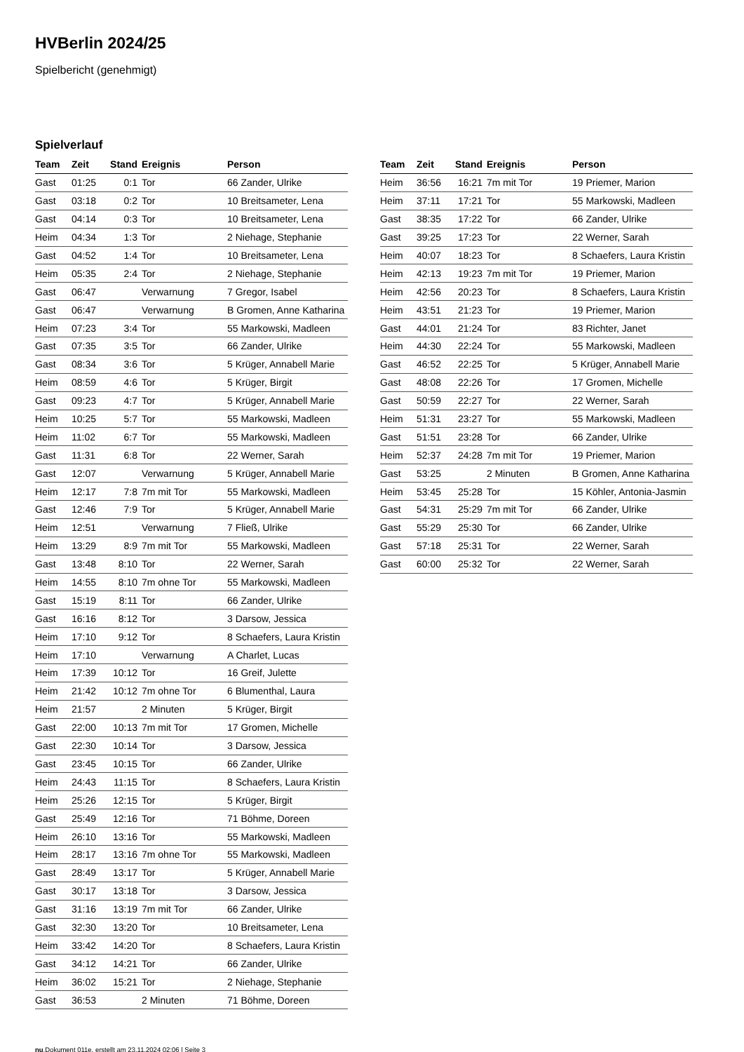HVBerlin 2024/25
Spielbericht (genehmigt)
Spielverlauf
| Team | Zeit | Stand | Ereignis | Person |
| --- | --- | --- | --- | --- |
| Gast | 01:25 | 0:1 | Tor | 66 Zander, Ulrike |
| Gast | 03:18 | 0:2 | Tor | 10 Breitsameter, Lena |
| Gast | 04:14 | 0:3 | Tor | 10 Breitsameter, Lena |
| Heim | 04:34 | 1:3 | Tor | 2 Niehage, Stephanie |
| Gast | 04:52 | 1:4 | Tor | 10 Breitsameter, Lena |
| Heim | 05:35 | 2:4 | Tor | 2 Niehage, Stephanie |
| Gast | 06:47 | | Verwarnung | 7 Gregor, Isabel |
| Gast | 06:47 | | Verwarnung | B Gromen, Anne Katharina |
| Heim | 07:23 | 3:4 | Tor | 55 Markowski, Madleen |
| Gast | 07:35 | 3:5 | Tor | 66 Zander, Ulrike |
| Gast | 08:34 | 3:6 | Tor | 5 Krüger, Annabell Marie |
| Heim | 08:59 | 4:6 | Tor | 5 Krüger, Birgit |
| Gast | 09:23 | 4:7 | Tor | 5 Krüger, Annabell Marie |
| Heim | 10:25 | 5:7 | Tor | 55 Markowski, Madleen |
| Heim | 11:02 | 6:7 | Tor | 55 Markowski, Madleen |
| Gast | 11:31 | 6:8 | Tor | 22 Werner, Sarah |
| Gast | 12:07 | | Verwarnung | 5 Krüger, Annabell Marie |
| Heim | 12:17 | 7:8 | 7m mit Tor | 55 Markowski, Madleen |
| Gast | 12:46 | 7:9 | Tor | 5 Krüger, Annabell Marie |
| Heim | 12:51 | | Verwarnung | 7 Fließ, Ulrike |
| Heim | 13:29 | 8:9 | 7m mit Tor | 55 Markowski, Madleen |
| Gast | 13:48 | 8:10 | Tor | 22 Werner, Sarah |
| Heim | 14:55 | 8:10 | 7m ohne Tor | 55 Markowski, Madleen |
| Gast | 15:19 | 8:11 | Tor | 66 Zander, Ulrike |
| Gast | 16:16 | 8:12 | Tor | 3 Darsow, Jessica |
| Heim | 17:10 | 9:12 | Tor | 8 Schaefers, Laura Kristin |
| Heim | 17:10 | | Verwarnung | A Charlet, Lucas |
| Heim | 17:39 | 10:12 | Tor | 16 Greif, Julette |
| Heim | 21:42 | 10:12 | 7m ohne Tor | 6 Blumenthal, Laura |
| Heim | 21:57 | | 2 Minuten | 5 Krüger, Birgit |
| Gast | 22:00 | 10:13 | 7m mit Tor | 17 Gromen, Michelle |
| Gast | 22:30 | 10:14 | Tor | 3 Darsow, Jessica |
| Gast | 23:45 | 10:15 | Tor | 66 Zander, Ulrike |
| Heim | 24:43 | 11:15 | Tor | 8 Schaefers, Laura Kristin |
| Heim | 25:26 | 12:15 | Tor | 5 Krüger, Birgit |
| Gast | 25:49 | 12:16 | Tor | 71 Böhme, Doreen |
| Heim | 26:10 | 13:16 | Tor | 55 Markowski, Madleen |
| Heim | 28:17 | 13:16 | 7m ohne Tor | 55 Markowski, Madleen |
| Gast | 28:49 | 13:17 | Tor | 5 Krüger, Annabell Marie |
| Gast | 30:17 | 13:18 | Tor | 3 Darsow, Jessica |
| Gast | 31:16 | 13:19 | 7m mit Tor | 66 Zander, Ulrike |
| Gast | 32:30 | 13:20 | Tor | 10 Breitsameter, Lena |
| Heim | 33:42 | 14:20 | Tor | 8 Schaefers, Laura Kristin |
| Gast | 34:12 | 14:21 | Tor | 66 Zander, Ulrike |
| Heim | 36:02 | 15:21 | Tor | 2 Niehage, Stephanie |
| Gast | 36:53 | | 2 Minuten | 71 Böhme, Doreen |
| Team | Zeit | Stand | Ereignis | Person |
| --- | --- | --- | --- | --- |
| Heim | 36:56 | 16:21 | 7m mit Tor | 19 Priemer, Marion |
| Heim | 37:11 | 17:21 | Tor | 55 Markowski, Madleen |
| Gast | 38:35 | 17:22 | Tor | 66 Zander, Ulrike |
| Gast | 39:25 | 17:23 | Tor | 22 Werner, Sarah |
| Heim | 40:07 | 18:23 | Tor | 8 Schaefers, Laura Kristin |
| Heim | 42:13 | 19:23 | 7m mit Tor | 19 Priemer, Marion |
| Heim | 42:56 | 20:23 | Tor | 8 Schaefers, Laura Kristin |
| Heim | 43:51 | 21:23 | Tor | 19 Priemer, Marion |
| Gast | 44:01 | 21:24 | Tor | 83 Richter, Janet |
| Heim | 44:30 | 22:24 | Tor | 55 Markowski, Madleen |
| Gast | 46:52 | 22:25 | Tor | 5 Krüger, Annabell Marie |
| Gast | 48:08 | 22:26 | Tor | 17 Gromen, Michelle |
| Gast | 50:59 | 22:27 | Tor | 22 Werner, Sarah |
| Heim | 51:31 | 23:27 | Tor | 55 Markowski, Madleen |
| Gast | 51:51 | 23:28 | Tor | 66 Zander, Ulrike |
| Heim | 52:37 | 24:28 | 7m mit Tor | 19 Priemer, Marion |
| Gast | 53:25 | | 2 Minuten | B Gromen, Anne Katharina |
| Heim | 53:45 | 25:28 | Tor | 15 Köhler, Antonia-Jasmin |
| Gast | 54:31 | 25:29 | 7m mit Tor | 66 Zander, Ulrike |
| Gast | 55:29 | 25:30 | Tor | 66 Zander, Ulrike |
| Gast | 57:18 | 25:31 | Tor | 22 Werner, Sarah |
| Gast | 60:00 | 25:32 | Tor | 22 Werner, Sarah |
nu.Dokument 011e, erstellt am 23.11.2024 02:06 | Seite 3